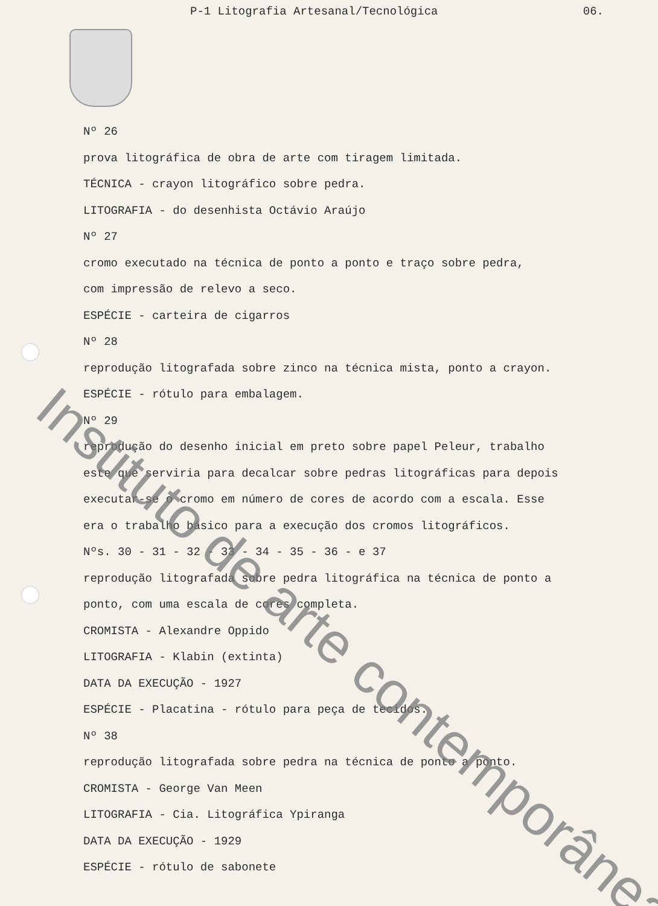P-1 Litografia Artesanal/Tecnológica 06.
Nº 26
prova litográfica de obra de arte com tiragem limitada.
TÉCNICA - crayon litográfico sobre pedra.
LITOGRAFIA - do desenhista Octávio Araújo
Nº 27
cromo executado na técnica de ponto a ponto e traço sobre pedra,
com impressão de relevo a seco.
ESPÉCIE - carteira de cigarros
Nº 28
reprodução litografada sobre zinco na técnica mista, ponto a crayon.
ESPÉCIE - rótulo para embalagem.
Nº 29
reprodução do desenho inicial em preto sobre papel Peleur, trabalho
este que serviria para decalcar sobre pedras litográficas para depois
executar-se o cromo em número de cores de acordo com a escala. Esse
era o trabalho básico para a execução dos cromos litográficos.
Nºs. 30 - 31 - 32 - 33 - 34 - 35 - 36 - e 37
reprodução litografada sobre pedra litográfica na técnica de ponto a
ponto, com uma escala de cores completa.
CROMISTA - Alexandre Oppido
LITOGRAFIA - Klabin (extinta)
DATA DA EXECUÇÃO - 1927
ESPÉCIE - Placatina - rótulo para peça de tecidos.
Nº 38
reprodução litografada sobre pedra na técnica de ponto a ponto.
CROMISTA - George Van Meen
LITOGRAFIA - Cia. Litográfica Ypiranga
DATA DA EXECUÇÃO - 1929
ESPÉCIE - rótulo de sabonete
Instituto de arte contemporânea